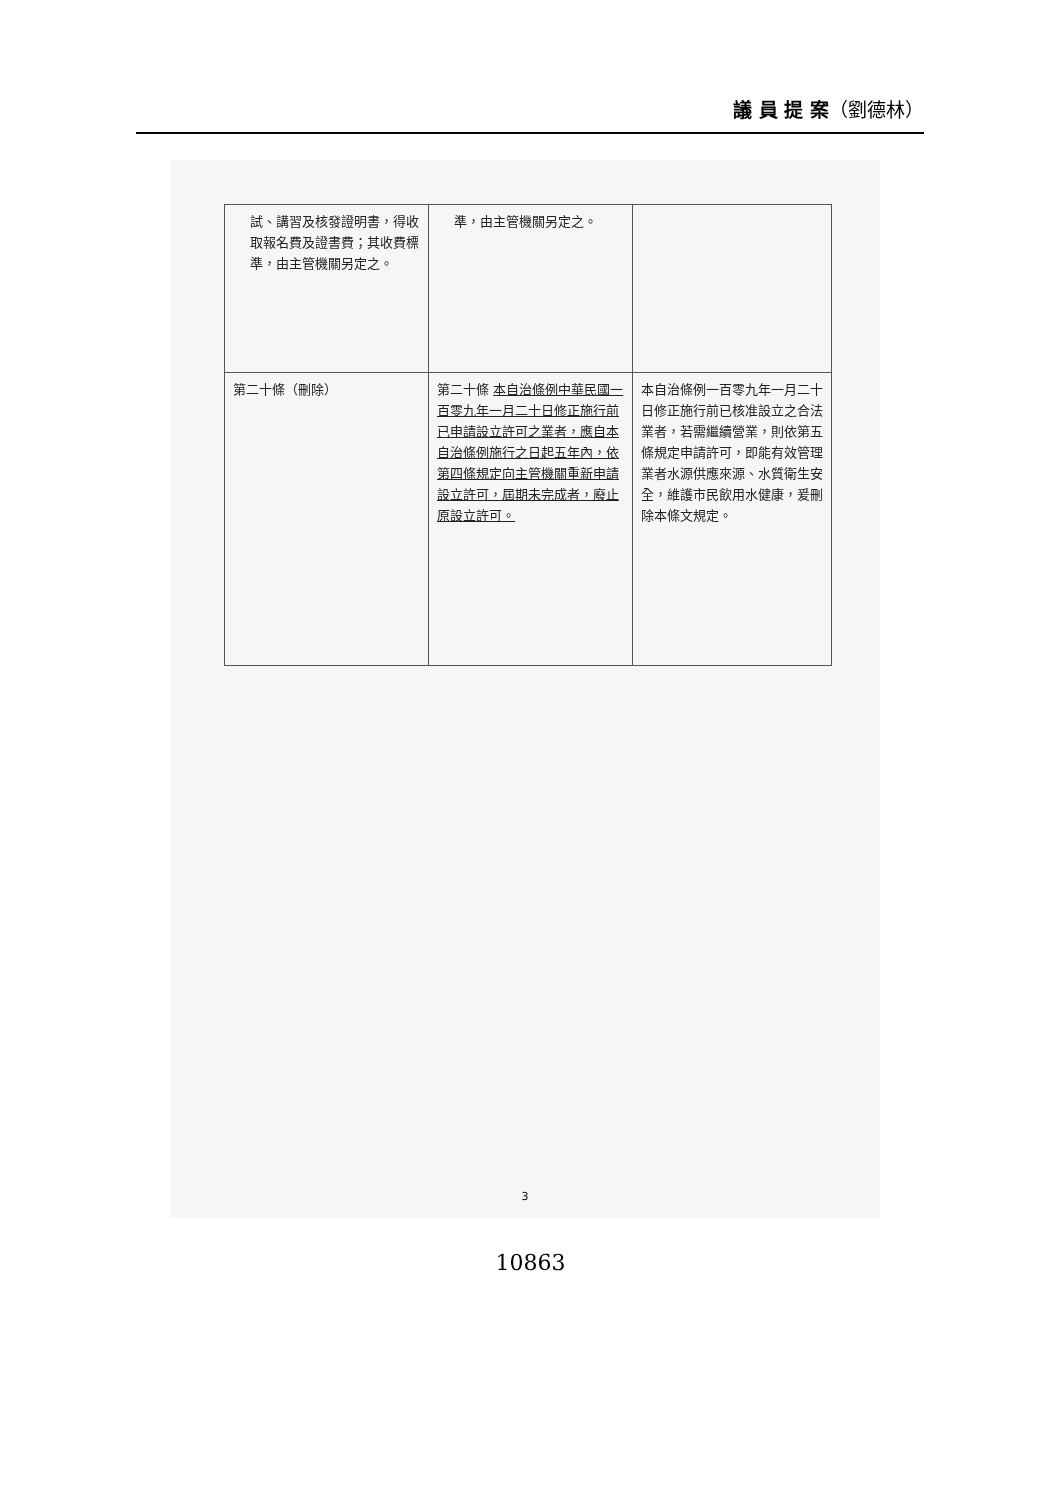議 員 提 案（劉德林）
| 試、講習及核發證明書，得收取報名費及證書費；其收費標準，由主管機關另定之。 | 準，由主管機關另定之。 | |
| 第二十條（刪除） | 第二十條 本自治條例中華民國一百零九年一月二十日修正施行前已申請設立許可之業者，應自本自治條例施行之日起五年內，依第四條規定向主管機關重新申請設立許可，屆期未完成者，廢止原設立許可。 | 本自治條例一百零九年一月二十日修正施行前已核准設立之合法業者，若需繼續營業，則依第五條規定申請許可，即能有效管理業者水源供應來源、水質衛生安全，維護市民飲用水健康，爰刪除本條文規定。 |
3
10863